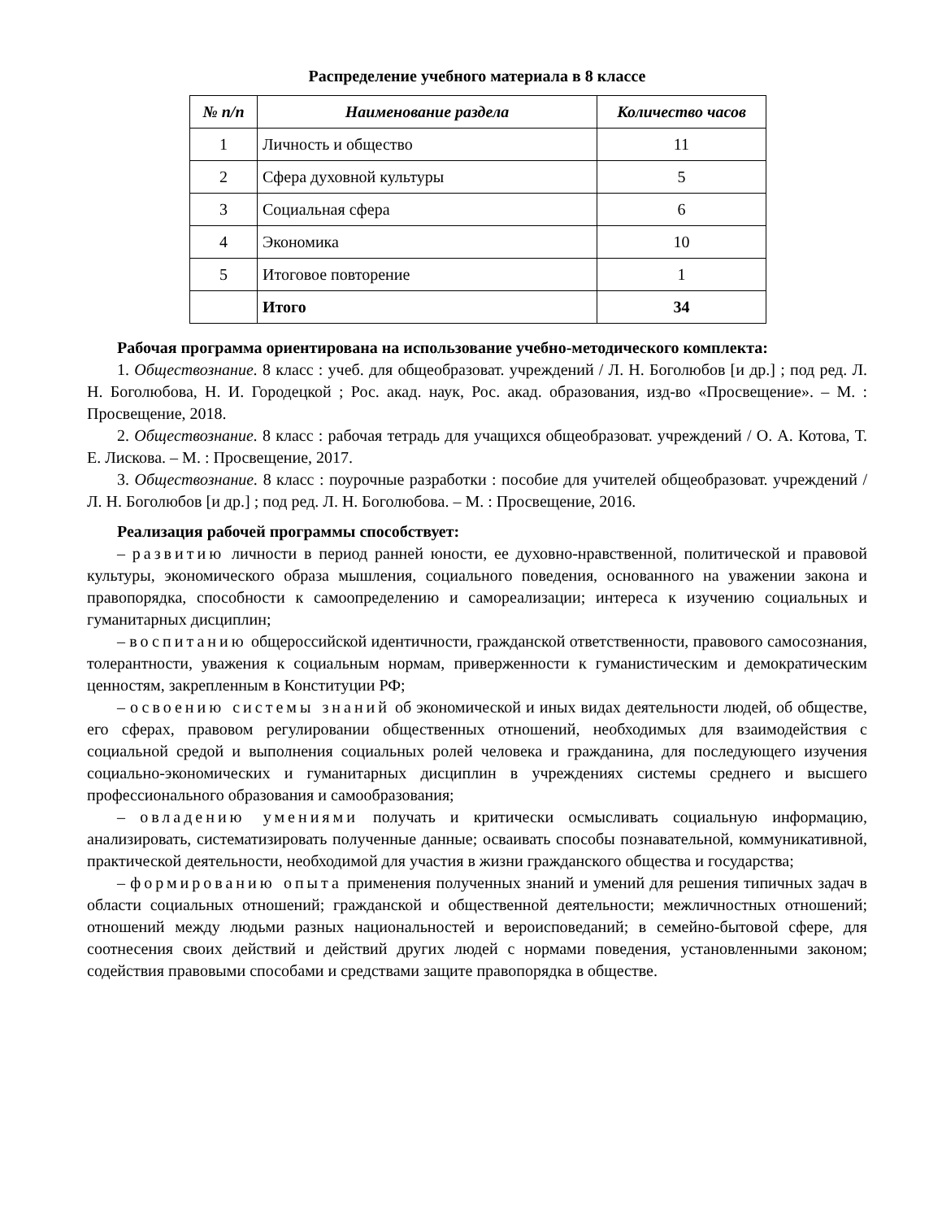Распределение учебного материала в 8 классе
| № п/п | Наименование раздела | Количество часов |
| --- | --- | --- |
| 1 | Личность и общество | 11 |
| 2 | Сфера духовной культуры | 5 |
| 3 | Социальная сфера | 6 |
| 4 | Экономика | 10 |
| 5 | Итоговое повторение | 1 |
| | Итого | 34 |
Рабочая программа ориентирована на использование учебно-методического комплекта:
1. Обществознание. 8 класс : учеб. для общеобразоват. учреждений / Л. Н. Боголюбов [и др.] ; под ред. Л. Н. Боголюбова, Н. И. Городецкой ; Рос. акад. наук, Рос. акад. образования, изд-во «Просвещение». – М. : Просвещение, 2018.
2. Обществознание. 8 класс : рабочая тетрадь для учащихся общеобразоват. учреждений / О. А. Котова, Т. Е. Лискова. – М. : Просвещение, 2017.
3. Обществознание. 8 класс : поурочные разработки : пособие для учителей общеобразоват. учреждений / Л. Н. Боголюбов [и др.] ; под ред. Л. Н. Боголюбова. – М. : Просвещение, 2016.
Реализация рабочей программы способствует:
– развитию личности в период ранней юности, ее духовно-нравственной, политической и правовой культуры, экономического образа мышления, социального поведения, основанного на уважении закона и правопорядка, способности к самоопределению и самореализации; интереса к изучению социальных и гуманитарных дисциплин;
– воспитанию общероссийской идентичности, гражданской ответственности, правового самосознания, толерантности, уважения к социальным нормам, приверженности к гуманистическим и демократическим ценностям, закрепленным в Конституции РФ;
– освоению системы знаний об экономической и иных видах деятельности людей, об обществе, его сферах, правовом регулировании общественных отношений, необходимых для взаимодействия с социальной средой и выполнения социальных ролей человека и гражданина, для последующего изучения социально-экономических и гуманитарных дисциплин в учреждениях системы среднего и высшего профессионального образования и самообразования;
– овладению умениями получать и критически осмысливать социальную информацию, анализировать, систематизировать полученные данные; осваивать способы познавательной, коммуникативной, практической деятельности, необходимой для участия в жизни гражданского общества и государства;
– формированию опыта применения полученных знаний и умений для решения типичных задач в области социальных отношений; гражданской и общественной деятельности; межличностных отношений; отношений между людьми разных национальностей и вероисповеданий; в семейно-бытовой сфере, для соотнесения своих действий и действий других людей с нормами поведения, установленными законом; содействия правовыми способами и средствами защите правопорядка в обществе.